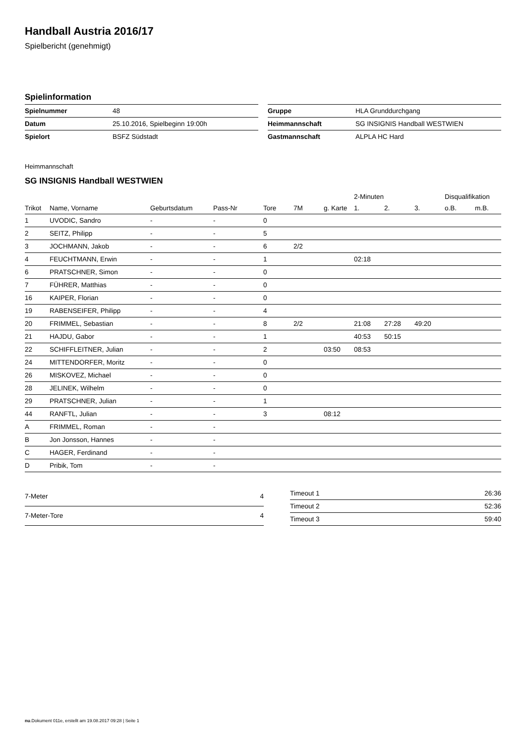Handball Austria 2016/17
Spielbericht (genehmigt)
Spielinformation
| Spielnummer | 48 |
| Datum | 25.10.2016, Spielbeginn 19:00h |
| Spielort | BSFZ Südstadt |
| Gruppe | HLA Grunddurchgang |
| Heimmannschaft | SG INSIGNIS Handball WESTWIEN |
| Gastmannschaft | ALPLA HC Hard |
Heimmannschaft
SG INSIGNIS Handball WESTWIEN
| | | | | | | | 2-Minuten | | | Disqualifikation | |
| --- | --- | --- | --- | --- | --- | --- | --- | --- | --- | --- | --- |
| Trikot | Name, Vorname | Geburtsdatum | Pass-Nr | Tore | 7M | g. Karte | 1. | 2. | 3. | o.B. | m.B. |
| 1 | UVODIC, Sandro | - | - | 0 | | | | | | | |
| 2 | SEITZ, Philipp | - | - | 5 | | | | | | | |
| 3 | JOCHMANN, Jakob | - | - | 6 | 2/2 | | | | | | |
| 4 | FEUCHTMANN, Erwin | - | - | 1 | | | 02:18 | | | | |
| 6 | PRATSCHNER, Simon | - | - | 0 | | | | | | | |
| 7 | FÜHRER, Matthias | - | - | 0 | | | | | | | |
| 16 | KAIPER, Florian | - | - | 0 | | | | | | | |
| 19 | RABENSEIFER, Philipp | - | - | 4 | | | | | | | |
| 20 | FRIMMEL, Sebastian | - | - | 8 | 2/2 | | 21:08 | 27:28 | 49:20 | | |
| 21 | HAJDU, Gabor | - | - | 1 | | | 40:53 | 50:15 | | | |
| 22 | SCHIFFLEITNER, Julian | - | - | 2 | | 03:50 | 08:53 | | | | |
| 24 | MITTENDORFER, Moritz | - | - | 0 | | | | | | | |
| 26 | MISKOVEZ, Michael | - | - | 0 | | | | | | | |
| 28 | JELINEK, Wilhelm | - | - | 0 | | | | | | | |
| 29 | PRATSCHNER, Julian | - | - | 1 | | | | | | | |
| 44 | RANFTL, Julian | - | - | 3 | | 08:12 | | | | | |
| A | FRIMMEL, Roman | - | - | | | | | | | | |
| B | Jon Jonsson, Hannes | - | - | | | | | | | | |
| C | HAGER, Ferdinand | - | - | | | | | | | | |
| D | Pribik, Tom | - | - | | | | | | | | |
| 7-Meter | 4 |
| 7-Meter-Tore | 4 |
| Timeout 1 | 26:36 |
| Timeout 2 | 52:36 |
| Timeout 3 | 59:40 |
nu.Dokument 011e, erstellt am 19.08.2017 09:28 | Seite 1